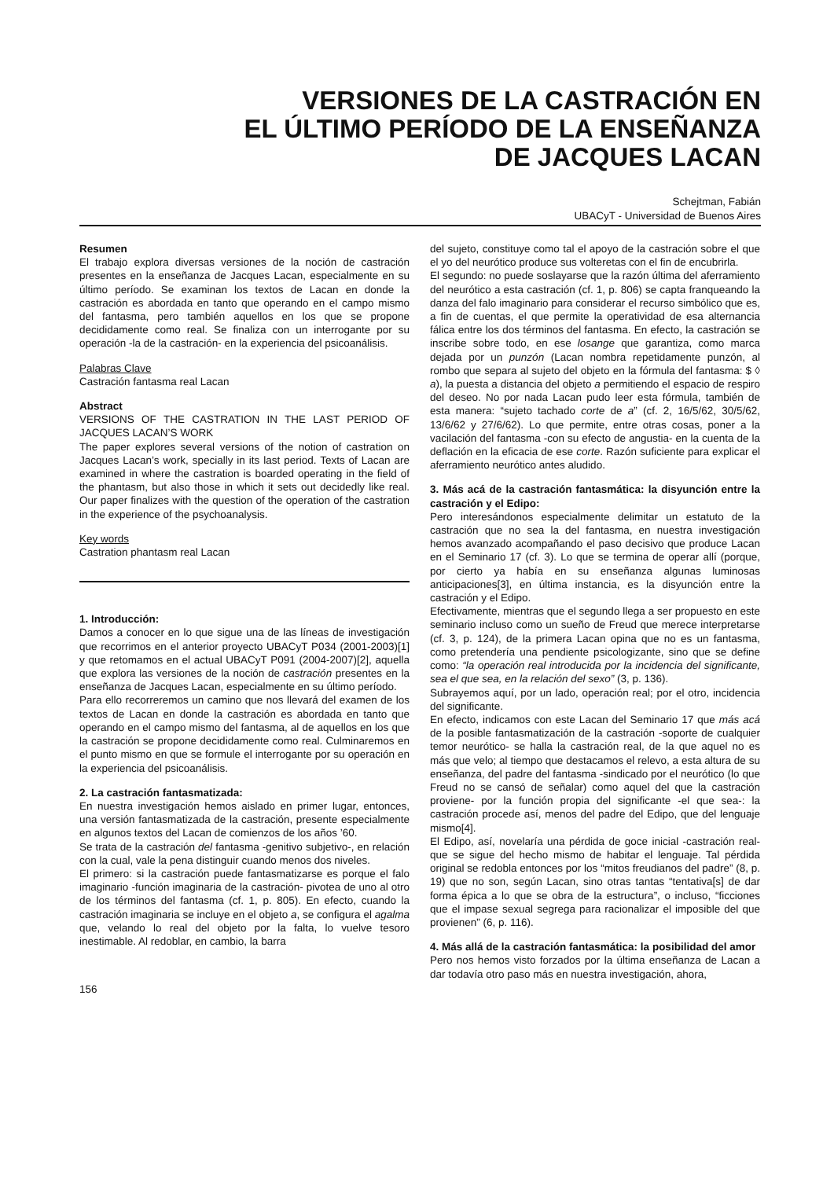VERSIONES DE LA CASTRACIÓN EN
EL ÚLTIMO PERÍODO DE LA ENSEÑANZA
DE JACQUES LACAN
Schejtman, Fabián
UBACyT - Universidad de Buenos Aires
Resumen
El trabajo explora diversas versiones de la noción de castración presentes en la enseñanza de Jacques Lacan, especialmente en su último período. Se examinan los textos de Lacan en donde la castración es abordada en tanto que operando en el campo mismo del fantasma, pero también aquellos en los que se propone decididamente como real. Se finaliza con un interrogante por su operación -la de la castración- en la experiencia del psicoanálisis.
Palabras Clave
Castración fantasma real Lacan
Abstract
VERSIONS OF THE CASTRATION IN THE LAST PERIOD OF JACQUES LACAN’S WORK
The paper explores several versions of the notion of castration on Jacques Lacan’s work, specially in its last period. Texts of Lacan are examined in where the castration is boarded operating in the field of the phantasm, but also those in which it sets out decidedly like real. Our paper finalizes with the question of the operation of the castration in the experience of the psychoanalysis.
Key words
Castration phantasm real Lacan
1. Introducción:
Damos a conocer en lo que sigue una de las líneas de investigación que recorrimos en el anterior proyecto UBACyT P034 (2001-2003)[1] y que retomamos en el actual UBACyT P091 (2004-2007)[2], aquella que explora las versiones de la noción de castración presentes en la enseñanza de Jacques Lacan, especialmente en su último período.
Para ello recorreremos un camino que nos llevará del examen de los textos de Lacan en donde la castración es abordada en tanto que operando en el campo mismo del fantasma, al de aquellos en los que la castración se propone decididamente como real. Culminaremos en el punto mismo en que se formule el interrogante por su operación en la experiencia del psicoanálisis.
2. La castración fantasmatizada:
En nuestra investigación hemos aislado en primer lugar, entonces, una versión fantasmatizada de la castración, presente especialmente en algunos textos del Lacan de comienzos de los años ’60.
Se trata de la castración del fantasma -genitivo subjetivo-, en relación con la cual, vale la pena distinguir cuando menos dos niveles.
El primero: si la castración puede fantasmatizarse es porque el falo imaginario -función imaginaria de la castración- pivotea de uno al otro de los términos del fantasma (cf. 1, p. 805). En efecto, cuando la castración imaginaria se incluye en el objeto a, se configura el agalma que, velando lo real del objeto por la falta, lo vuelve tesoro inestimable. Al redoblar, en cambio, la barra
156
del sujeto, constituye como tal el apoyo de la castración sobre el que el yo del neurótico produce sus volteretas con el fin de encubrirla.
El segundo: no puede soslayarse que la razón última del aferramiento del neurótico a esta castración (cf. 1, p. 806) se capta franqueando la danza del falo imaginario para considerar el recurso simbólico que es, a fin de cuentas, el que permite la operatividad de esa alternancia fálica entre los dos términos del fantasma. En efecto, la castración se inscribe sobre todo, en ese losange que garantiza, como marca dejada por un punzón (Lacan nombra repetidamente punzón, al rombo que separa al sujeto del objeto en la fórmula del fantasma: $ ◊ a), la puesta a distancia del objeto a permitiendo el espacio de respiro del deseo. No por nada Lacan pudo leer esta fórmula, también de esta manera: “sujeto tachado corte de a” (cf. 2, 16/5/62, 30/5/62, 13/6/62 y 27/6/62). Lo que permite, entre otras cosas, poner a la vacilación del fantasma -con su efecto de angustia- en la cuenta de la deflación en la eficacia de ese corte. Razón suficiente para explicar el aferramiento neurótico antes aludido.
3. Más acá de la castración fantasmática: la disyunción entre la castración y el Edipo:
Pero interesándonos especialmente delimitar un estatuto de la castración que no sea la del fantasma, en nuestra investigación hemos avanzado acompañando el paso decisivo que produce Lacan en el Seminario 17 (cf. 3). Lo que se termina de operar allí (porque, por cierto ya había en su enseñanza algunas luminosas anticipaciones[3], en última instancia, es la disyunción entre la castración y el Edipo.
Efectivamente, mientras que el segundo llega a ser propuesto en este seminario incluso como un sueño de Freud que merece interpretarse (cf. 3, p. 124), de la primera Lacan opina que no es un fantasma, como pretendería una pendiente psicologizante, sino que se define como: “la operación real introducida por la incidencia del significante, sea el que sea, en la relación del sexo” (3, p. 136).
Subrayemos aquí, por un lado, operación real; por el otro, incidencia del significante.
En efecto, indicamos con este Lacan del Seminario 17 que más acá de la posible fantasmatización de la castración -soporte de cualquier temor neurótico- se halla la castración real, de la que aquel no es más que velo; al tiempo que destacamos el relevo, a esta altura de su enseñanza, del padre del fantasma -sindicado por el neurótico (lo que Freud no se cansó de señalar) como aquel del que la castración proviene- por la función propia del significante -el que sea-: la castración procede así, menos del padre del Edipo, que del lenguaje mismo[4].
El Edipo, así, novelaría una pérdida de goce inicial -castración real- que se sigue del hecho mismo de habitar el lenguaje. Tal pérdida original se redobla entonces por los “mitos freudianos del padre” (8, p. 19) que no son, según Lacan, sino otras tantas “tentativa[s] de dar forma épica a lo que se obra de la estructura”, o incluso, “ficciones que el impase sexual segrega para racionalizar el imposible del que provienen” (6, p. 116).
4. Más allá de la castración fantasmática: la posibilidad del amor
Pero nos hemos visto forzados por la última enseñanza de Lacan a dar todavía otro paso más en nuestra investigación, ahora,